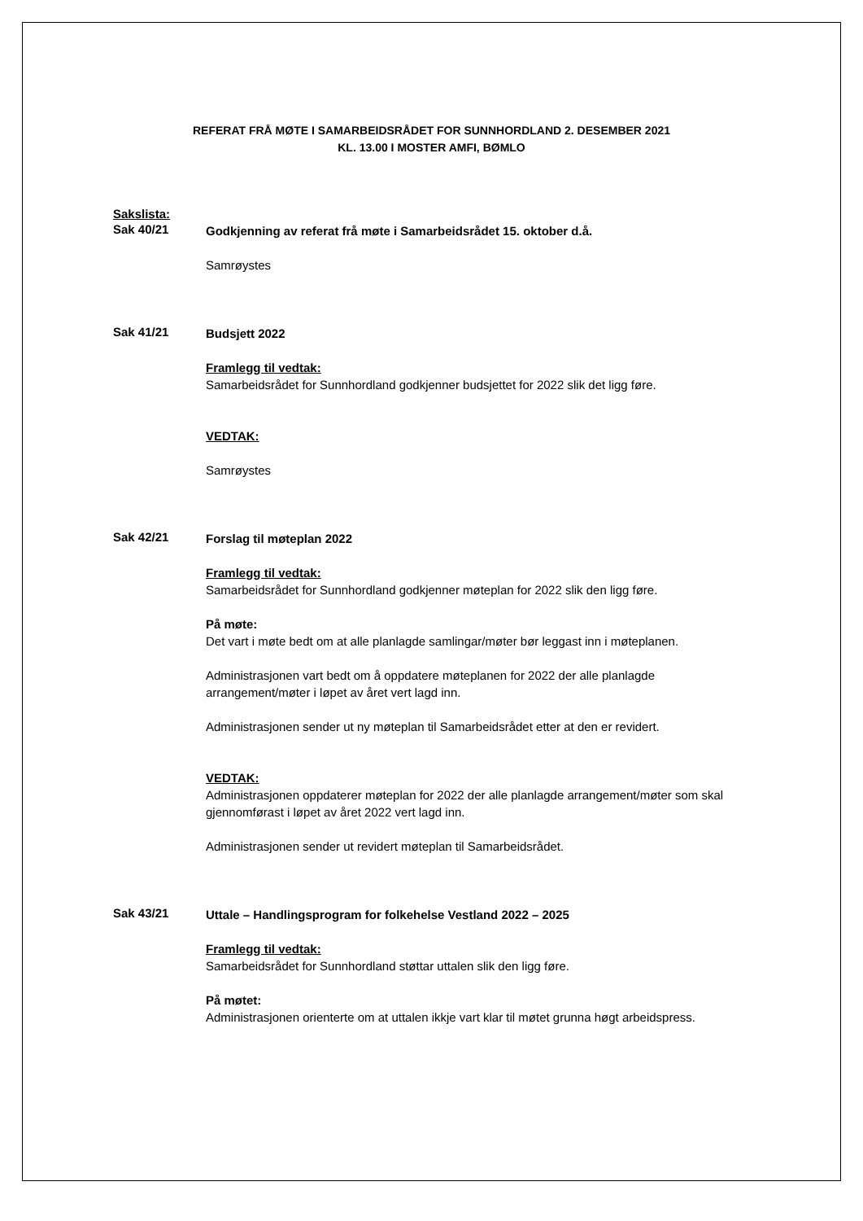REFERAT FRÅ MØTE I SAMARBEIDSRÅDET FOR SUNNHORDLAND 2. DESEMBER 2021
KL. 13.00 I MOSTER AMFI, BØMLO
Sakslista:
Sak 40/21
Godkjenning av referat frå møte i Samarbeidsrådet 15. oktober d.å.
Samrøystes
Sak 41/21
Budsjett 2022
Framlegg til vedtak:
Samarbeidsrådet for Sunnhordland godkjenner budsjettet for 2022 slik det ligg føre.
VEDTAK:
Samrøystes
Sak 42/21
Forslag til møteplan 2022
Framlegg til vedtak:
Samarbeidsrådet for Sunnhordland godkjenner møteplan for 2022 slik den ligg føre.
På møte:
Det vart i møte bedt om at alle planlagde samlingar/møter bør leggast inn i møteplanen.
Administrasjonen vart bedt om å oppdatere møteplanen for 2022 der alle planlagde arrangement/møter i løpet av året vert lagd inn.
Administrasjonen sender ut ny møteplan til Samarbeidsrådet etter at den er revidert.
VEDTAK:
Administrasjonen oppdaterer møteplan for 2022 der alle planlagde arrangement/møter som skal gjennomførast i løpet av året 2022 vert lagd inn.
Administrasjonen sender ut revidert møteplan til Samarbeidsrådet.
Sak 43/21
Uttale – Handlingsprogram for folkehelse Vestland 2022 – 2025
Framlegg til vedtak:
Samarbeidsrådet for Sunnhordland støttar uttalen slik den ligg føre.
På møtet:
Administrasjonen orienterte om at uttalen ikkje vart klar til møtet grunna høgt arbeidspress.